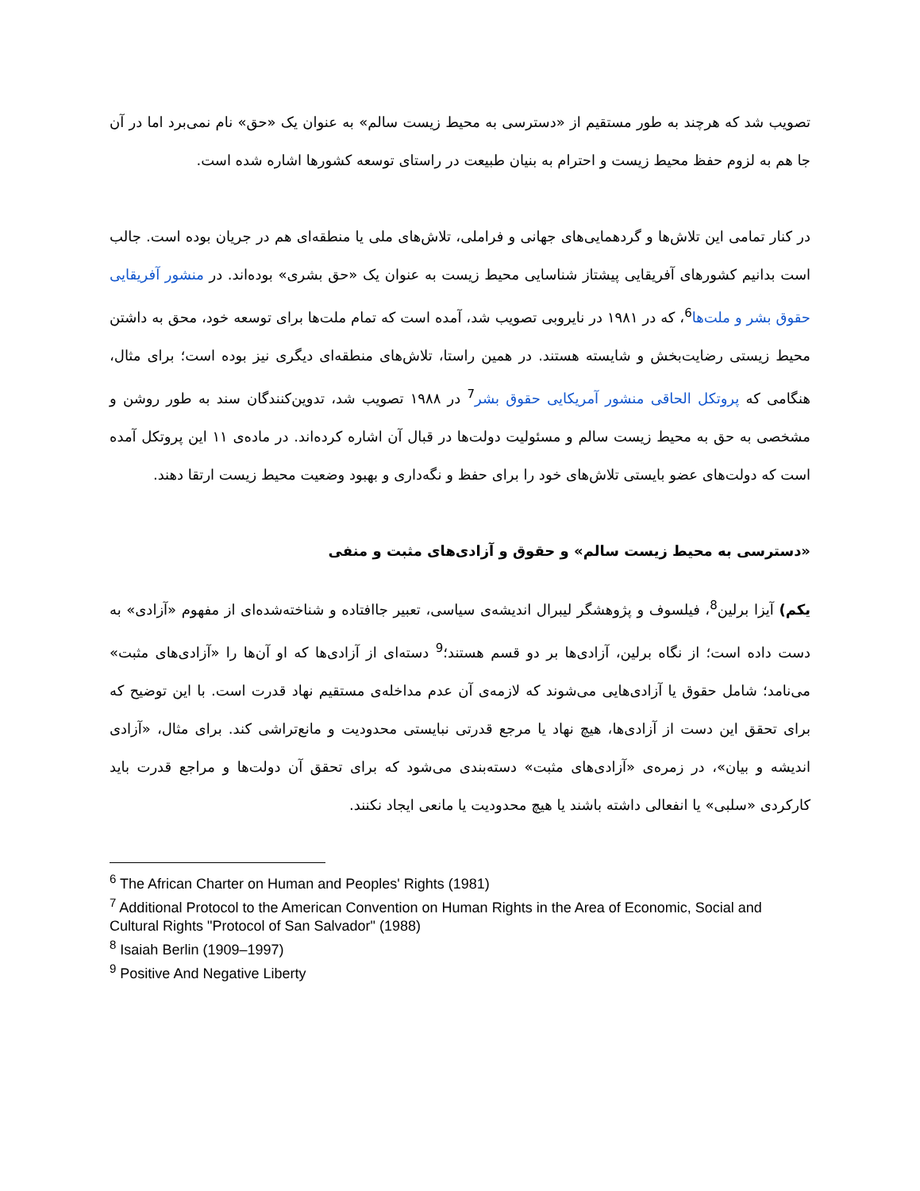تصویب شد که هرچند به طور مستقیم از «دسترسی به محیط زیست سالم» به عنوان یک «حق» نام نمی‌برد اما در آن جا هم به لزوم حفظ محیط زیست و احترام به بنیان طبیعت در راستای توسعه کشورها اشاره شده است.
در کنار تمامی این تلاش‌ها و گردهمایی‌های جهانی و فراملی، تلاش‌های ملی یا منطقه‌ای هم در جریان بوده است. جالب است بدانیم کشورهای آفریقایی پیشتاز شناسایی محیط زیست به عنوان یک «حق بشری» بوده‌اند. در منشور آفریقایی حقوق بشر و ملت‌ها<sup>6</sup>، که در ۱۹۸۱ در نایروبی تصویب شد، آمده است که تمام ملت‌ها برای توسعه خود، محق به داشتن محیط زیستی رضایت‌بخش و شایسته هستند. در همین راستا، تلاش‌های منطقه‌ای دیگری نیز بوده است؛ برای مثال، هنگامی که پروتکل الحاقی منشور آمریکایی حقوق بشر<sup>7</sup> در ۱۹۸۸ تصویب شد، تدوین‌کنندگان سند به طور روشن و مشخصی به حق به محیط زیست سالم و مسئولیت دولت‌ها در قبال آن اشاره کرده‌اند. در ماده‌ی ۱۱ این پروتکل آمده است که دولت‌های عضو بایستی تلاش‌های خود را برای حفظ و نگه‌داری و بهبود وضعیت محیط زیست ارتقا دهند.
«دسترسی به محیط زیست سالم» و حقوق و آزادی‌های مثبت و منفی
یکم) آیزا برلین<sup>8</sup>، فیلسوف و پژوهشگر لیبرال اندیشه‌ی سیاسی، تعبیر جاافتاده و شناخته‌شده‌ای از مفهوم «آزادی» به دست داده است؛ از نگاه برلین، آزادی‌ها بر دو قسم هستند؛<sup>9</sup> دسته‌ای از آزادی‌ها که او آن‌ها را «آزادی‌های مثبت» می‌نامد؛ شامل حقوق یا آزادی‌هایی می‌شوند که لازمه‌ی آن عدم مداخله‌ی مستقیم نهاد قدرت است. با این توضیح که برای تحقق این دست از آزادی‌ها، هیچ نهاد یا مرجع قدرتی نبایستی محدودیت و مانع‌تراشی کند. برای مثال، «آزادی اندیشه و بیان»، در زمره‌ی «آزادی‌های مثبت» دسته‌بندی می‌شود که برای تحقق آن دولت‌ها و مراجع قدرت باید کارکردی «سلبی» یا انفعالی داشته باشند یا هیچ محدودیت یا مانعی ایجاد نکنند.
<sup>6</sup> The African Charter on Human and Peoples' Rights (1981)
<sup>7</sup> Additional Protocol to the American Convention on Human Rights in the Area of Economic, Social and Cultural Rights "Protocol of San Salvador" (1988)
<sup>8</sup> Isaiah Berlin (1909–1997)
<sup>9</sup> Positive And Negative Liberty